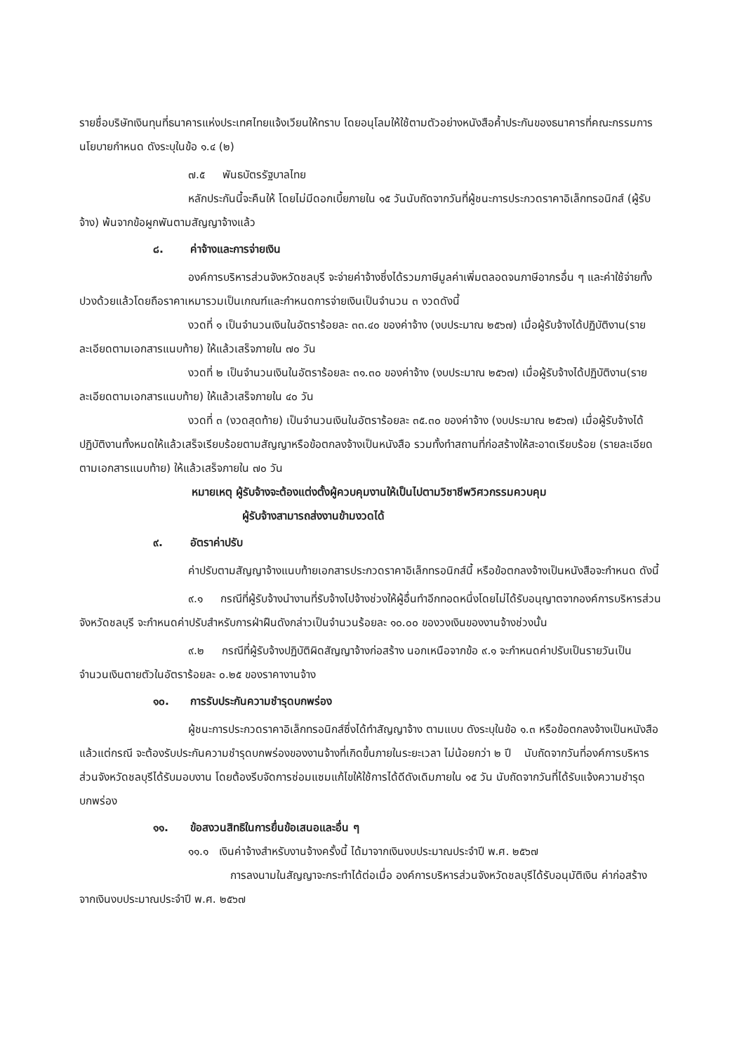รายชื่อบริษัทเงินทุนที่ธนาคารแห่งประเทศไทยแจ้งเวียนให้ทราบ โดยอนุโลมให้ใช้ตามตัวอย่างหนังสือค้ำประกันของธนาคารที่คณะกรรมการนโยบายกำหนด ดังระบุในข้อ ๑.๔ (๒)
๗.๕ พันธบัตรรัฐบาลไทย
หลักประกันนี้จะคืนให้ โดยไม่มีดอกเบี้ยภายใน ๑๕ วันนับถัดจากวันที่ผู้ชนะการประกวดราคาอิเล็กทรอนิกส์ (ผู้รับจ้าง) พ้นจากข้อผูกพันตามสัญญาจ้างแล้ว
๘. ค่าจ้างและการจ่ายเงิน
องค์การบริหารส่วนจังหวัดชลบุรี จะจ่ายค่าจ้างซึ่งได้รวมภาษีมูลค่าเพิ่มตลอดจนภาษีอากรอื่น ๆ และค่าใช้จ่ายทั้งปวงด้วยแล้วโดยถือราคาเหมารวมเป็นเกณฑ์และกำหนดการจ่ายเงินเป็นจำนวน ๓ งวดดังนี้
งวดที่ ๑ เป็นจำนวนเงินในอัตราร้อยละ ๓๓.๔๐ ของค่าจ้าง (งบประมาณ ๒๕๖๗) เมื่อผู้รับจ้างได้ปฏิบัติงาน(รายละเอียดตามเอกสารแนบท้าย) ให้แล้วเสร็จภายใน ๗๐ วัน
งวดที่ ๒ เป็นจำนวนเงินในอัตราร้อยละ ๓๑.๓๐ ของค่าจ้าง (งบประมาณ ๒๕๖๗) เมื่อผู้รับจ้างได้ปฏิบัติงาน(รายละเอียดตามเอกสารแนบท้าย) ให้แล้วเสร็จภายใน ๔๐ วัน
งวดที่ ๓ (งวดสุดท้าย) เป็นจำนวนเงินในอัตราร้อยละ ๓๕.๓๐ ของค่าจ้าง (งบประมาณ ๒๕๖๗) เมื่อผู้รับจ้างได้ปฏิบัติงานทั้งหมดให้แล้วเสร็จเรียบร้อยตามสัญญาหรือข้อตกลงจ้างเป็นหนังสือ รวมทั้งทำสถานที่ก่อสร้างให้สะอาดเรียบร้อย (รายละเอียดตามเอกสารแนบท้าย) ให้แล้วเสร็จภายใน ๗๐ วัน
หมายเหตุ ผู้รับจ้างจะต้องแต่งตั้งผู้ควบคุมงานให้เป็นไปตามวิชาชีพวิศวกรรมควบคุม
ผู้รับจ้างสามารถส่งงานข้ามงวดได้
๙. อัตราค่าปรับ
ค่าปรับตามสัญญาจ้างแนบท้ายเอกสารประกวดราคาอิเล็กทรอนิกส์นี้ หรือข้อตกลงจ้างเป็นหนังสือจะกำหนด ดังนี้
๙.๑ กรณีที่ผู้รับจ้างนำงานที่รับจ้างไปจ้างช่วงให้ผู้อื่นทำอีกทอดหนึ่งโดยไม่ได้รับอนุญาตจากองค์การบริหารส่วนจังหวัดชลบุรี จะกำหนดค่าปรับสำหรับการฝ่าฝืนดังกล่าวเป็นจำนวนร้อยละ ๑๐.๐๐ ของวงเงินของงานจ้างช่วงนั้น
๙.๒ กรณีที่ผู้รับจ้างปฏิบัติผิดสัญญาจ้างก่อสร้าง นอกเหนือจากข้อ ๙.๑ จะกำหนดค่าปรับเป็นรายวันเป็นจำนวนเงินตายตัวในอัตราร้อยละ ๐.๒๕ ของราคางานจ้าง
๑๐. การรับประกันความชำรุดบกพร่อง
ผู้ชนะการประกวดราคาอิเล็กทรอนิกส์ซึ่งได้ทำสัญญาจ้าง ตามแบบ ดังระบุในข้อ ๑.๓ หรือข้อตกลงจ้างเป็นหนังสือแล้วแต่กรณี จะต้องรับประกันความชำรุดบกพร่องของงานจ้างที่เกิดขึ้นภายในระยะเวลา ไม่น้อยกว่า ๒ ปี นับถัดจากวันที่องค์การบริหารส่วนจังหวัดชลบุรีได้รับมอบงาน โดยต้องรีบจัดการซ่อมแซมแก้ไขให้ใช้การได้ดีดังเดิมภายใน ๑๕ วัน นับถัดจากวันที่ได้รับแจ้งความชำรุดบกพร่อง
๑๑. ข้อสงวนสิทธิในการยื่นข้อเสนอและอื่น ๆ
๑๑.๑ เงินค่าจ้างสำหรับงานจ้างครั้งนี้ ได้มาจากเงินงบประมาณประจำปี พ.ศ. ๒๕๖๗
การลงนามในสัญญาจะกระทำได้ต่อเมื่อ องค์การบริหารส่วนจังหวัดชลบุรีได้รับอนุมัติเงิน ค่าก่อสร้างจากเงินงบประมาณประจำปี พ.ศ. ๒๕๖๗